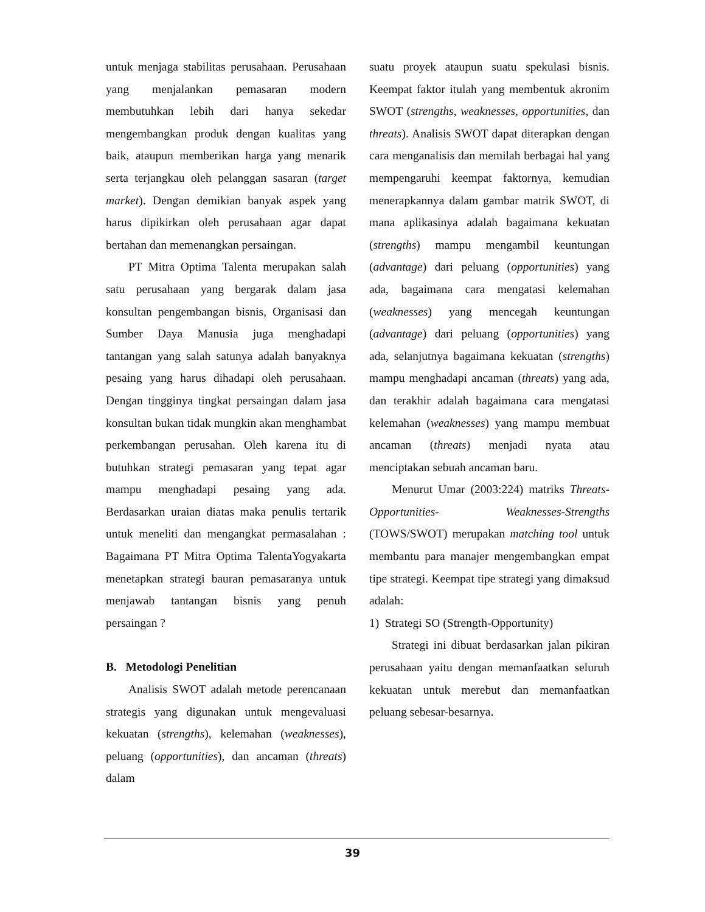untuk menjaga stabilitas perusahaan. Perusahaan yang menjalankan pemasaran modern membutuhkan lebih dari hanya sekedar mengembangkan produk dengan kualitas yang baik, ataupun memberikan harga yang menarik serta terjangkau oleh pelanggan sasaran (target market). Dengan demikian banyak aspek yang harus dipikirkan oleh perusahaan agar dapat bertahan dan memenangkan persaingan.
PT Mitra Optima Talenta merupakan salah satu perusahaan yang bergarak dalam jasa konsultan pengembangan bisnis, Organisasi dan Sumber Daya Manusia juga menghadapi tantangan yang salah satunya adalah banyaknya pesaing yang harus dihadapi oleh perusahaan. Dengan tingginya tingkat persaingan dalam jasa konsultan bukan tidak mungkin akan menghambat perkembangan perusahan. Oleh karena itu di butuhkan strategi pemasaran yang tepat agar mampu menghadapi pesaing yang ada. Berdasarkan uraian diatas maka penulis tertarik untuk meneliti dan mengangkat permasalahan : Bagaimana PT Mitra Optima TalentaYogyakarta menetapkan strategi bauran pemasaranya untuk menjawab tantangan bisnis yang penuh persaingan ?
B. Metodologi Penelitian
Analisis SWOT adalah metode perencanaan strategis yang digunakan untuk mengevaluasi kekuatan (strengths), kelemahan (weaknesses), peluang (opportunities), dan ancaman (threats) dalam
suatu proyek ataupun suatu spekulasi bisnis. Keempat faktor itulah yang membentuk akronim SWOT (strengths, weaknesses, opportunities, dan threats). Analisis SWOT dapat diterapkan dengan cara menganalisis dan memilah berbagai hal yang mempengaruhi keempat faktornya, kemudian menerapkannya dalam gambar matrik SWOT, di mana aplikasinya adalah bagaimana kekuatan (strengths) mampu mengambil keuntungan (advantage) dari peluang (opportunities) yang ada, bagaimana cara mengatasi kelemahan (weaknesses) yang mencegah keuntungan (advantage) dari peluang (opportunities) yang ada, selanjutnya bagaimana kekuatan (strengths) mampu menghadapi ancaman (threats) yang ada, dan terakhir adalah bagaimana cara mengatasi kelemahan (weaknesses) yang mampu membuat ancaman (threats) menjadi nyata atau menciptakan sebuah ancaman baru.
Menurut Umar (2003:224) matriks Threats-Opportunities- Weaknesses-Strengths (TOWS/SWOT) merupakan matching tool untuk membantu para manajer mengembangkan empat tipe strategi. Keempat tipe strategi yang dimaksud adalah:
1) Strategi SO (Strength-Opportunity)
Strategi ini dibuat berdasarkan jalan pikiran perusahaan yaitu dengan memanfaatkan seluruh kekuatan untuk merebut dan memanfaatkan peluang sebesar-besarnya.
39